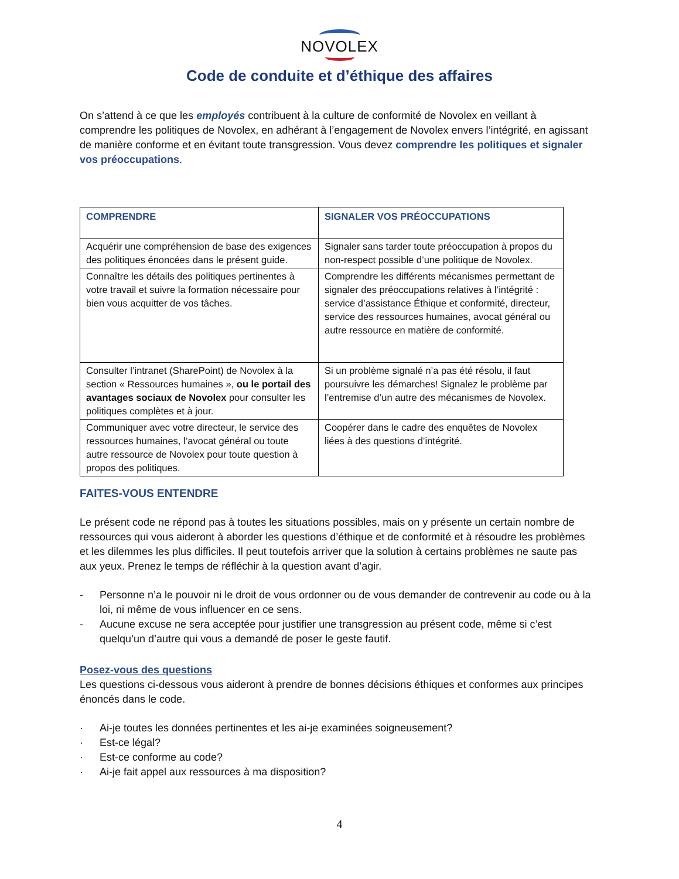NOVOLEX
Code de conduite et d’éthique des affaires
On s’attend à ce que les employés contribuent à la culture de conformité de Novolex en veillant à comprendre les politiques de Novolex, en adhérant à l’engagement de Novolex envers l’intégrité, en agissant de manière conforme et en évitant toute transgression. Vous devez comprendre les politiques et signaler vos préoccupations.
| COMPRENDRE | SIGNALER VOS PRÉOCCUPATIONS |
| --- | --- |
| Acquérir une compréhension de base des exigences des politiques énoncées dans le présent guide. | Signaler sans tarder toute préoccupation à propos du non-respect possible d’une politique de Novolex. |
| Connaître les détails des politiques pertinentes à votre travail et suivre la formation nécessaire pour bien vous acquitter de vos tâches. | Comprendre les différents mécanismes permettant de signaler des préoccupations relatives à l’intégrité : service d’assistance Éthique et conformité, directeur, service des ressources humaines, avocat général ou autre ressource en matière de conformité. |
| Consulter l’intranet (SharePoint) de Novolex à la section « Ressources humaines », ou le portail des avantages sociaux de Novolex pour consulter les politiques complètes et à jour. | Si un problème signalé n’a pas été résolu, il faut poursuivre les démarches! Signalez le problème par l’entremise d’un autre des mécanismes de Novolex. |
| Communiquer avec votre directeur, le service des ressources humaines, l’avocat général ou toute autre ressource de Novolex pour toute question à propos des politiques. | Coopérer dans le cadre des enquêtes de Novolex liées à des questions d’intégrité. |
FAITES-VOUS ENTENDRE
Le présent code ne répond pas à toutes les situations possibles, mais on y présente un certain nombre de ressources qui vous aideront à aborder les questions d’éthique et de conformité et à résoudre les problèmes et les dilemmes les plus difficiles. Il peut toutefois arriver que la solution à certains problèmes ne saute pas aux yeux. Prenez le temps de réfléchir à la question avant d’agir.
- Personne n’a le pouvoir ni le droit de vous ordonner ou de vous demander de contrevenir au code ou à la loi, ni même de vous influencer en ce sens.
- Aucune excuse ne sera acceptée pour justifier une transgression au présent code, même si c’est quelqu’un d’autre qui vous a demandé de poser le geste fautif.
Posez-vous des questions
Les questions ci-dessous vous aideront à prendre de bonnes décisions éthiques et conformes aux principes énoncés dans le code.
· Ai-je toutes les données pertinentes et les ai-je examinées soigneusement?
· Est-ce légal?
· Est-ce conforme au code?
· Ai-je fait appel aux ressources à ma disposition?
4